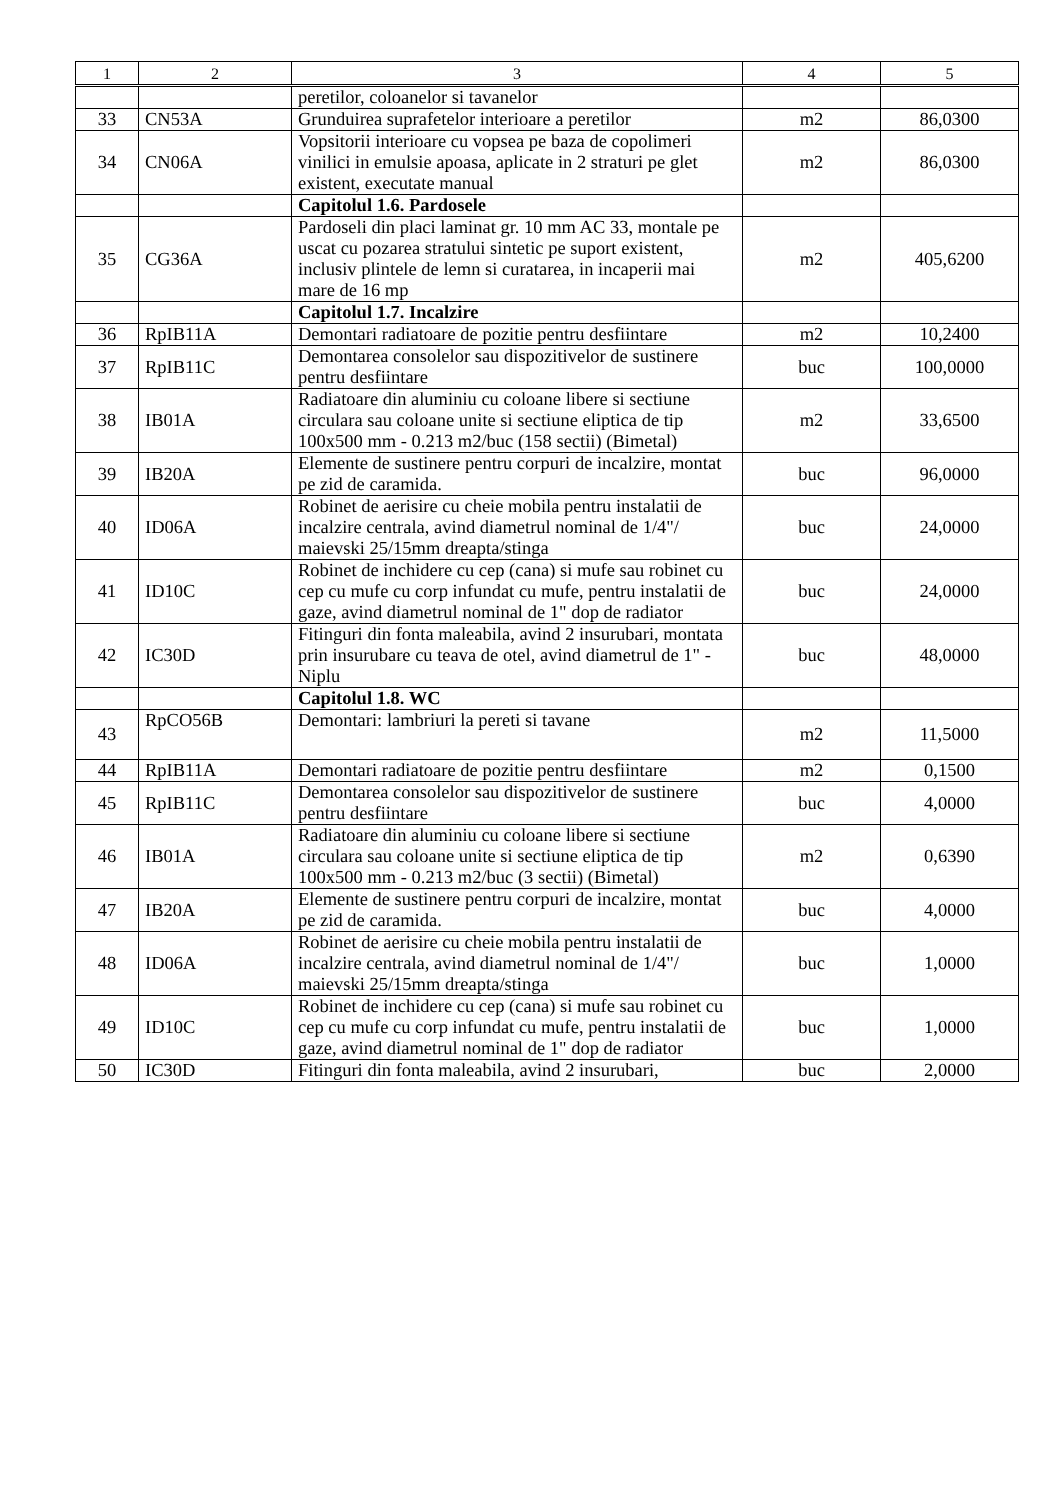| 1 | 2 | 3 | 4 | 5 |
| --- | --- | --- | --- | --- |
| | | peretilor, coloanelor si tavanelor | | |
| 33 | CN53A | Grunduirea suprafetelor interioare a peretilor | m2 | 86,0300 |
| 34 | CN06A | Vopsitorii interioare cu vopsea pe baza de copolimeri vinilici in emulsie apoasa, aplicate in 2 straturi pe glet existent, executate manual | m2 | 86,0300 |
| | | Capitolul 1.6. Pardosele | | |
| 35 | CG36A | Pardoseli din placi laminat gr. 10 mm AC 33, montale pe uscat cu pozarea stratului sintetic pe suport existent, inclusiv plintele de lemn si curatarea, in incaperii mai mare de 16 mp | m2 | 405,6200 |
| | | Capitolul 1.7. Incalzire | | |
| 36 | RpIB11A | Demontari radiatoare de pozitie pentru desfiintare | m2 | 10,2400 |
| 37 | RpIB11C | Demontarea consolelor sau dispozitivelor de sustinere pentru desfiintare | buc | 100,0000 |
| 38 | IB01A | Radiatoare din aluminiu cu coloane libere si sectiune circulara sau coloane unite si sectiune eliptica de tip 100x500 mm - 0.213 m2/buc (158 sectii) (Bimetal) | m2 | 33,6500 |
| 39 | IB20A | Elemente de sustinere pentru corpuri de incalzire, montat pe zid de caramida. | buc | 96,0000 |
| 40 | ID06A | Robinet de aerisire cu cheie mobila pentru instalatii de incalzire centrala, avind diametrul nominal de 1/4"/ maievski 25/15mm dreapta/stinga | buc | 24,0000 |
| 41 | ID10C | Robinet de inchidere cu cep (cana) si mufe sau robinet cu cep cu mufe cu corp infundat cu mufe, pentru instalatii de gaze, avind diametrul nominal de 1" dop de radiator | buc | 24,0000 |
| 42 | IC30D | Fitinguri din fonta maleabila, avind 2 insurubari, montata prin insurubare cu teava de otel, avind diametrul de 1" - Niplu | buc | 48,0000 |
| | | Capitolul 1.8. WC | | |
| 43 | RpCO56B | Demontari: lambriuri la pereti si tavane | m2 | 11,5000 |
| 44 | RpIB11A | Demontari radiatoare de pozitie pentru desfiintare | m2 | 0,1500 |
| 45 | RpIB11C | Demontarea consolelor sau dispozitivelor de sustinere pentru desfiintare | buc | 4,0000 |
| 46 | IB01A | Radiatoare din aluminiu cu coloane libere si sectiune circulara sau coloane unite si sectiune eliptica de tip 100x500 mm - 0.213 m2/buc (3 sectii) (Bimetal) | m2 | 0,6390 |
| 47 | IB20A | Elemente de sustinere pentru corpuri de incalzire, montat pe zid de caramida. | buc | 4,0000 |
| 48 | ID06A | Robinet de aerisire cu cheie mobila pentru instalatii de incalzire centrala, avind diametrul nominal de 1/4"/ maievski 25/15mm dreapta/stinga | buc | 1,0000 |
| 49 | ID10C | Robinet de inchidere cu cep (cana) si mufe sau robinet cu cep cu mufe cu corp infundat cu mufe, pentru instalatii de gaze, avind diametrul nominal de 1" dop de radiator | buc | 1,0000 |
| 50 | IC30D | Fitinguri din fonta maleabila, avind 2 insurubari, | buc | 2,0000 |